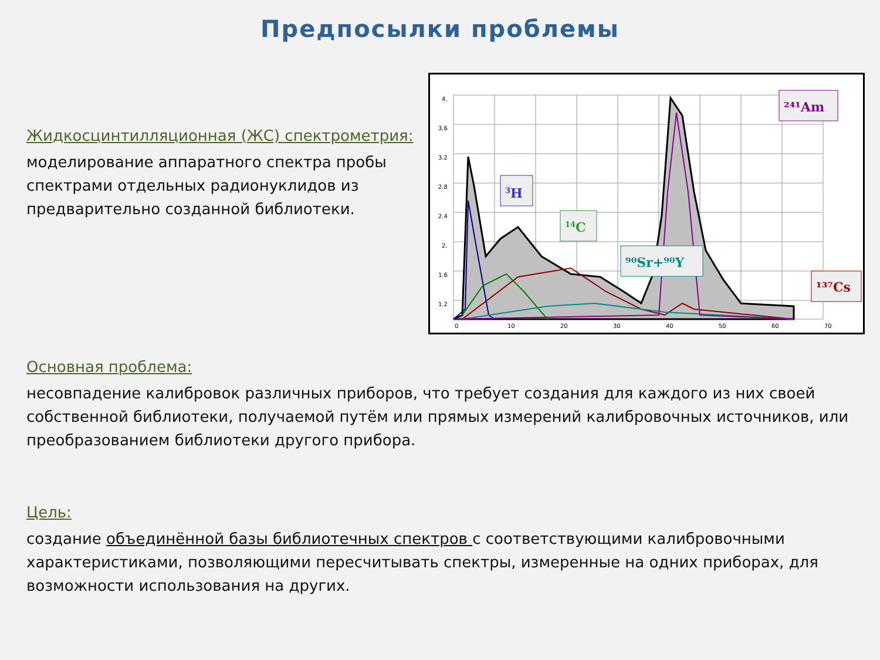Предпосылки проблемы
Жидкосцинтилляционная (ЖС) спектрометрия:
моделирование аппаратного спектра пробы спектрами отдельных радионуклидов из предварительно созданной библиотеки.
4.
3.6
3.2
2.8
2.4
2.
1.6
1.2
0
10
20
30
40
50
60
70
3H
14C
⁹⁰Sr+⁹⁰Y
²⁴¹Am
¹³⁷Cs
Основная проблема:
несовпадение калибровок различных приборов, что требует создания для каждого из них своей собственной библиотеки, получаемой путём или прямых измерений калибровочных источников, или преобразованием библиотеки другого прибора.
Цель:
создание объединённой базы библиотечных спектров с соответствующими калибровочными характеристиками, позволяющими пересчитывать спектры, измеренные на одних приборах, для возможности использования на других.